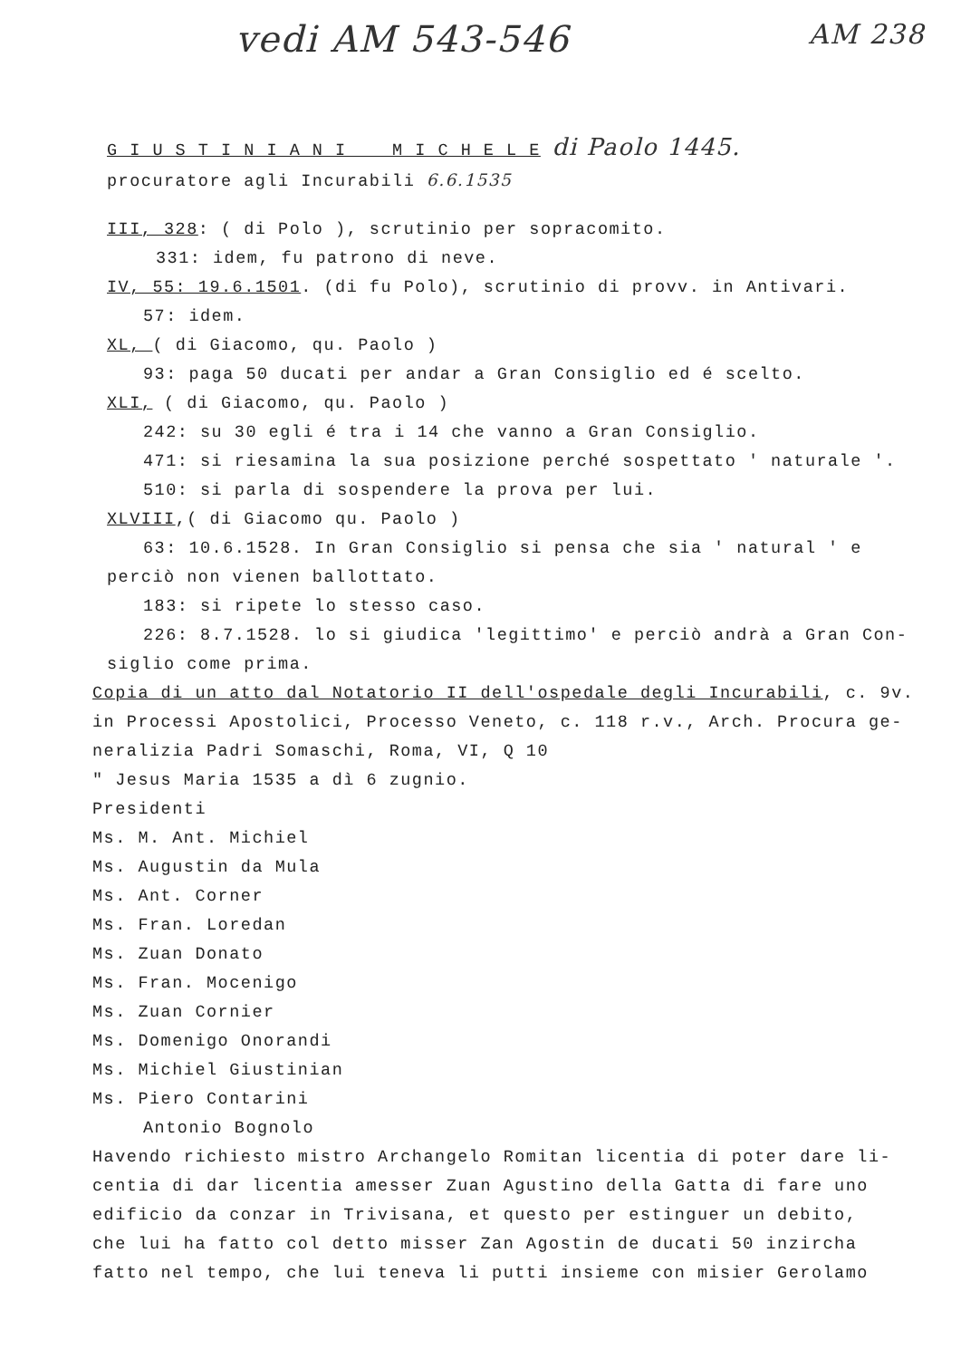vedi AM 543-546 AM 238
G I U S T I N I A N I M I C H E L E di Paolo 1445.
procuratore agli Incurabili 6.6.1535
III, 328: ( di Polo ), scrutinio per sopracomito.
331: idem, fu patrono di neve.
IV, 55: 19.6.1501. (di fu Polo), scrutinio di provv. in Antivari.
57: idem.
XL, ( di Giacomo, qu. Paolo )
93: paga 50 ducati per andar a Gran Consiglio ed é scelto.
XLI, ( di Giacomo, qu. Paolo )
242: su 30 egli é tra i 14 che vanno a Gran Consiglio.
471: si riesamina la sua posizione perché sospettato ' naturale '.
510: si parla di sospendere la prova per lui.
XLVIII,( di Giacomo qu. Paolo )
63: 10.6.1528. In Gran Consiglio si pensa che sia ' natural ' e
perciò non vienen ballottato.
183: si ripete lo stesso caso.
226: 8.7.1528. lo si giudica 'legittimo' e perciò andrà a Gran Con-
siglio come prima.
Copia di un atto dal Notatorio II dell'ospedale degli Incurabili, c. 9v.
in Processi Apostolici, Processo Veneto, c. 118 r.v., Arch. Procura ge-
neralizia Padri Somaschi, Roma, VI, Q 10
" Jesus Maria 1535 a dì 6 zugnio.
Presidenti
Ms. M. Ant. Michiel
Ms. Augustin da Mula
Ms. Ant. Corner
Ms. Fran. Loredan
Ms. Zuan Donato
Ms. Fran. Mocenigo
Ms. Zuan Cornier
Ms. Domenigo Onorandi
Ms. Michiel Giustinian
Ms. Piero Contarini
Antonio Bognolo
Havendo richiesto mistro Archangelo Romitan licentia di poter dare li-
centia di dar licentia amesser Zuan Agustino della Gatta di fare uno
edificio da conzar in Trivisana, et questo per estinguer un debito,
che lui ha fatto col detto misser Zan Agostin de ducati 50 inzircha
fatto nel tempo, che lui teneva li putti insieme con misier Gerolamo